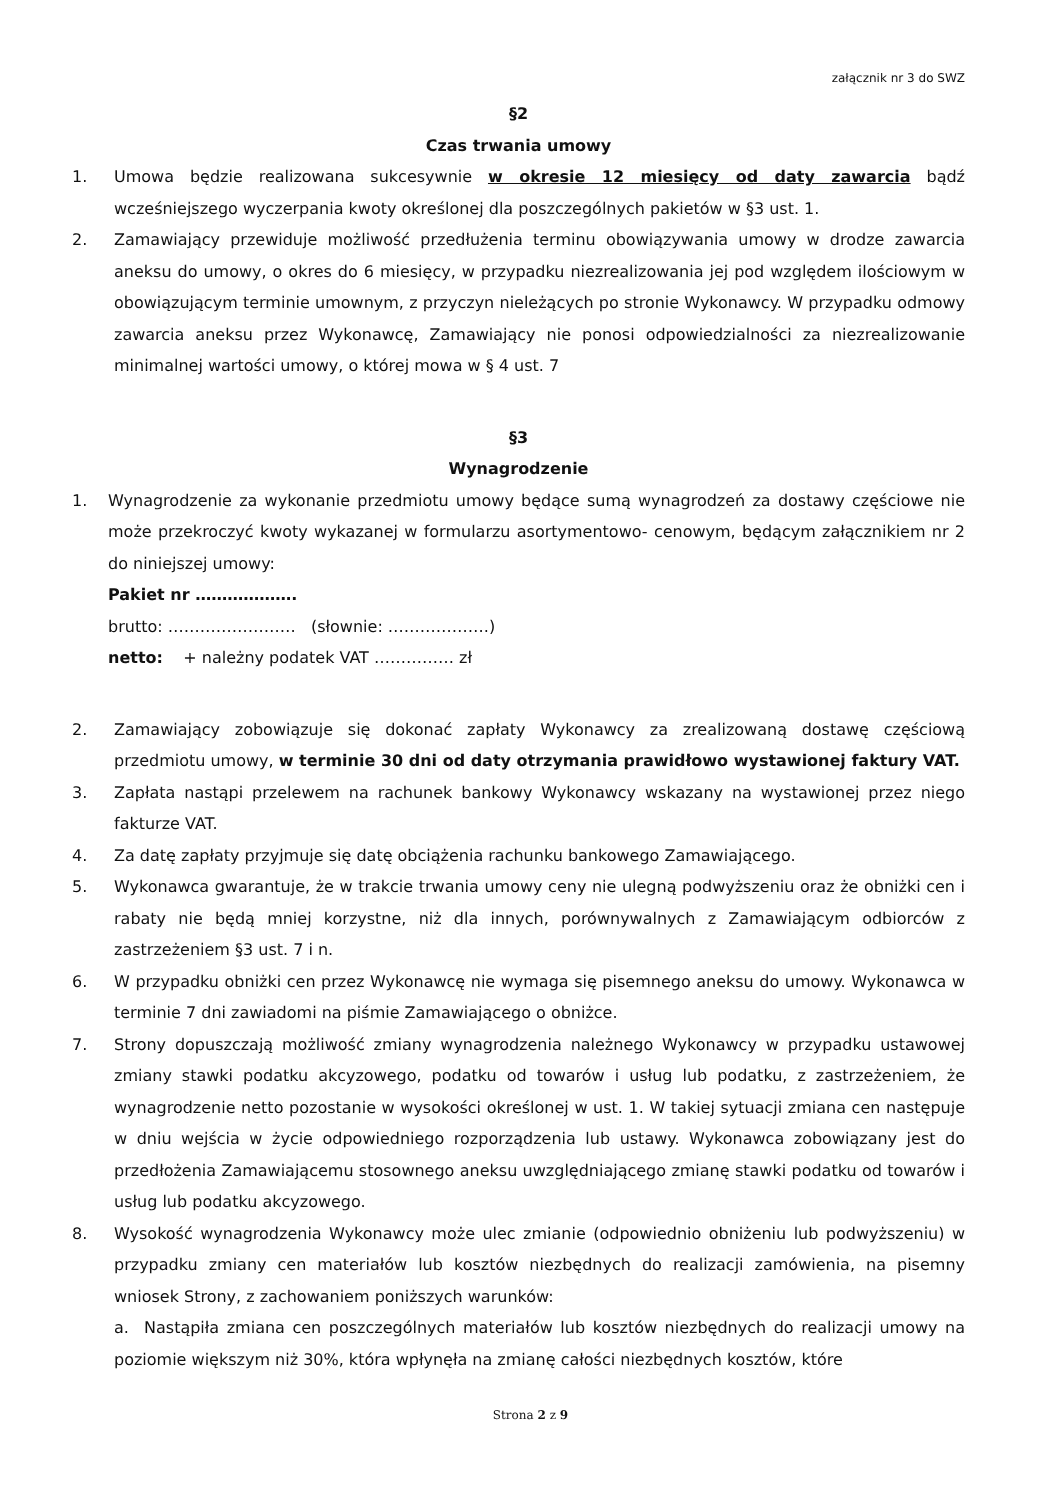załącznik nr 3 do SWZ
§2
Czas trwania umowy
1. Umowa będzie realizowana sukcesywnie w okresie 12 miesięcy od daty zawarcia bądź wcześniejszego wyczerpania kwoty określonej dla poszczególnych pakietów w §3 ust. 1.
2. Zamawiający przewiduje możliwość przedłużenia terminu obowiązywania umowy w drodze zawarcia aneksu do umowy, o okres do 6 miesięcy, w przypadku niezrealizowania jej pod względem ilościowym w obowiązującym terminie umownym, z przyczyn nieleżących po stronie Wykonawcy. W przypadku odmowy zawarcia aneksu przez Wykonawcę, Zamawiający nie ponosi odpowiedzialności za niezrealizowanie minimalnej wartości umowy, o której mowa w § 4 ust. 7
§3
Wynagrodzenie
1. Wynagrodzenie za wykonanie przedmiotu umowy będące sumą wynagrodzeń za dostawy częściowe nie może przekroczyć kwoty wykazanej w formularzu asortymentowo- cenowym, będącym załącznikiem nr 2 do niniejszej umowy:
Pakiet nr ……………….
brutto: …………………… (słownie: ……………….)
netto: + należny podatek VAT …………… zł
2. Zamawiający zobowiązuje się dokonać zapłaty Wykonawcy za zrealizowaną dostawę częściową przedmiotu umowy, w terminie 30 dni od daty otrzymania prawidłowo wystawionej faktury VAT.
3. Zapłata nastąpi przelewem na rachunek bankowy Wykonawcy wskazany na wystawionej przez niego fakturze VAT.
4. Za datę zapłaty przyjmuje się datę obciążenia rachunku bankowego Zamawiającego.
5. Wykonawca gwarantuje, że w trakcie trwania umowy ceny nie ulegną podwyższeniu oraz że obniżki cen i rabaty nie będą mniej korzystne, niż dla innych, porównywalnych z Zamawiającym odbiorców z zastrzeżeniem §3 ust. 7 i n.
6. W przypadku obniżki cen przez Wykonawcę nie wymaga się pisemnego aneksu do umowy. Wykonawca w terminie 7 dni zawiadomi na piśmie Zamawiającego o obniżce.
7. Strony dopuszczają możliwość zmiany wynagrodzenia należnego Wykonawcy w przypadku ustawowej zmiany stawki podatku akcyzowego, podatku od towarów i usług lub podatku, z zastrzeżeniem, że wynagrodzenie netto pozostanie w wysokości określonej w ust. 1. W takiej sytuacji zmiana cen następuje w dniu wejścia w życie odpowiedniego rozporządzenia lub ustawy. Wykonawca zobowiązany jest do przedłożenia Zamawiającemu stosownego aneksu uwzględniającego zmianę stawki podatku od towarów i usług lub podatku akcyzowego.
8. Wysokość wynagrodzenia Wykonawcy może ulec zmianie (odpowiednio obniżeniu lub podwyższeniu) w przypadku zmiany cen materiałów lub kosztów niezbędnych do realizacji zamówienia, na pisemny wniosek Strony, z zachowaniem poniższych warunków:
a. Nastąpiła zmiana cen poszczególnych materiałów lub kosztów niezbędnych do realizacji umowy na poziomie większym niż 30%, która wpłynęła na zmianę całości niezbędnych kosztów, które
Strona 2 z 9